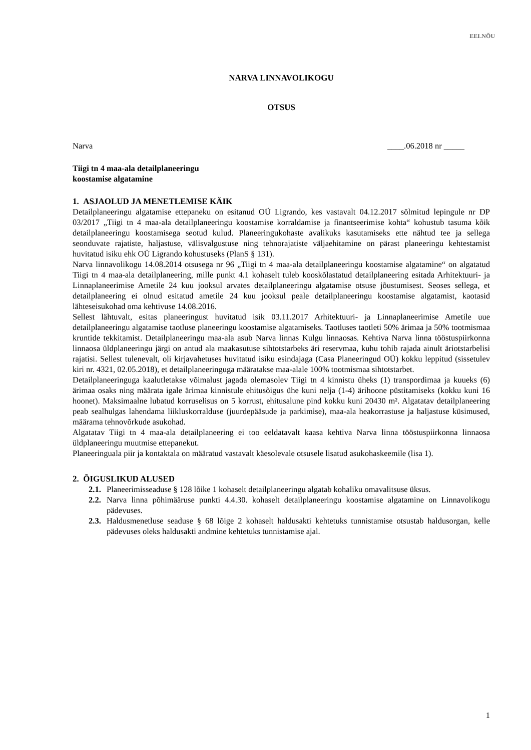EELNÕU
NARVA LINNAVOLIKOGU
OTSUS
Narva ____.06.2018 nr _____
Tiigi tn 4 maa-ala detailplaneeringu
koostamise algatamine
1. ASJAOLUD JA MENETLEMISE KÄIK
Detailplaneeringu algatamise ettepaneku on esitanud OÜ Ligrando, kes vastavalt 04.12.2017 sõlmitud lepingule nr DP 03/2017 „Tiigi tn 4 maa-ala detailplaneeringu koostamise korraldamise ja finantseerimise kohta“ kohustub tasuma kõik detailplaneeringu koostamisega seotud kulud. Planeeringukohaste avalikuks kasutamiseks ette nähtud tee ja sellega seonduvate rajatiste, haljastuse, välisvalgustuse ning tehnorajatiste väljaehitamine on pärast planeeringu kehtestamist huvitatud isiku ehk OÜ Ligrando kohustuseks (PlanS § 131).
Narva linnavolikogu 14.08.2014 otsusega nr 96 „Tiigi tn 4 maa-ala detailplaneeringu koostamise algatamine“ on algatatud Tiigi tn 4 maa-ala detailplaneering, mille punkt 4.1 kohaselt tuleb kooskõlastatud detailplaneering esitada Arhitektuuri- ja Linnaplaneerimise Ametile 24 kuu jooksul arvates detailplaneeringu algatamise otsuse jõustumisest. Seoses sellega, et detailplaneering ei olnud esitatud ametile 24 kuu jooksul peale detailplaneeringu koostamise algatamist, kaotasid lähteseisukohad oma kehtivuse 14.08.2016.
Sellest lähtuvalt, esitas planeeringust huvitatud isik 03.11.2017 Arhitektuuri- ja Linnaplaneerimise Ametile uue detailplaneeringu algatamise taotluse planeeringu koostamise algatamiseks. Taotluses taotleti 50% ärimaa ja 50% tootmismaa kruntide tekkitamist. Detailplaneeringu maa-ala asub Narva linnas Kulgu linnaosas. Kehtiva Narva linna tööstuspiirkonna linnaosa üldplaneeringu järgi on antud ala maakasutuse sihtotstarbeks äri reservmaa, kuhu tohib rajada ainult äriotstarbelisi rajatisi. Sellest tulenevalt, oli kirjavahetuses huvitatud isiku esindajaga (Casa Planeeringud OÜ) kokku leppitud (sissetulev kiri nr. 4321, 02.05.2018), et detailplaneeringuga määratakse maa-alale 100% tootmismaa sihtotstarbet.
Detailplaneeringuga kaalutletakse võimalust jagada olemasolev Tiigi tn 4 kinnistu üheks (1) transpordimaa ja kuueks (6) ärimaa osaks ning määrata igale ärimaa kinnistule ehitusõigus ühe kuni nelja (1-4) ärihoone püstitamiseks (kokku kuni 16 hoonet). Maksimaalne lubatud korruselisus on 5 korrust, ehitusalune pind kokku kuni 20430 m². Algatatav detailplaneering peab sealhulgas lahendama liikluskorralduse (juurdepääsude ja parkimise), maa-ala heakorrastuse ja haljastuse küsimused, määrama tehnovõrkude asukohad.
Algatatav Tiigi tn 4 maa-ala detailplaneering ei too eeldatavalt kaasa kehtiva Narva linna tööstuspiirkonna linnaosa üldplaneeringu muutmise ettepanekut.
Planeeringuala piir ja kontaktala on määratud vastavalt käesolevale otsusele lisatud asukohaskeemile (lisa 1).
2. ÕIGUSLIKUD ALUSED
2.1.
Planeerimisseaduse § 128 lõike 1 kohaselt detailplaneeringu algatab kohaliku omavalitsuse üksus.
2.2.
Narva linna põhimääruse punkti 4.4.30. kohaselt detailplaneeringu koostamise algatamine on Linnavolikogu pädevuses.
2.3.
Haldusmenetluse seaduse § 68 lõige 2 kohaselt haldusakti kehtetuks tunnistamise otsustab haldusorgan, kelle pädevuses oleks haldusakti andmine kehtetuks tunnistamise ajal.
1